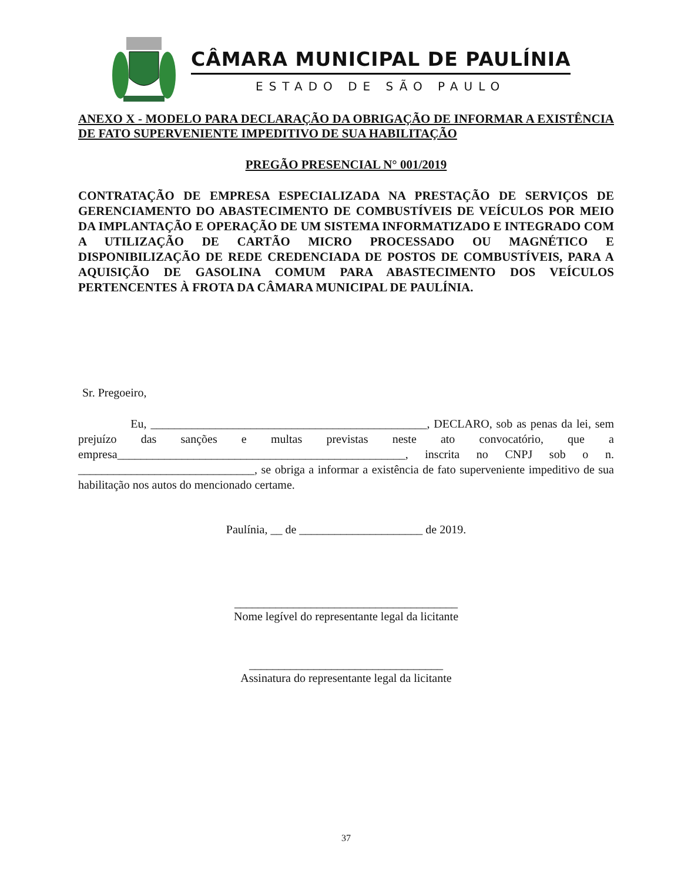CÂMARA MUNICIPAL DE PAULÍNIA
ESTADO DE SÃO PAULO
ANEXO X - MODELO PARA DECLARAÇÃO DA OBRIGAÇÃO DE INFORMAR A EXISTÊNCIA DE FATO SUPERVENIENTE IMPEDITIVO DE SUA HABILITAÇÃO
PREGÃO PRESENCIAL N° 001/2019
CONTRATAÇÃO DE EMPRESA ESPECIALIZADA NA PRESTAÇÃO DE SERVIÇOS DE GERENCIAMENTO DO ABASTECIMENTO DE COMBUSTÍVEIS DE VEÍCULOS POR MEIO DA IMPLANTAÇÃO E OPERAÇÃO DE UM SISTEMA INFORMATIZADO E INTEGRADO COM A UTILIZAÇÃO DE CARTÃO MICRO PROCESSADO OU MAGNÉTICO E DISPONIBILIZAÇÃO DE REDE CREDENCIADA DE POSTOS DE COMBUSTÍVEIS, PARA A AQUISIÇÃO DE GASOLINA COMUM PARA ABASTECIMENTO DOS VEÍCULOS PERTENCENTES À FROTA DA CÂMARA MUNICIPAL DE PAULÍNIA.
Sr. Pregoeiro,
Eu, _______________________________________________, DECLARO, sob as penas da lei, sem prejuízo das sanções e multas previstas neste ato convocatório, que a empresa_________________________________________________, inscrita no CNPJ sob o n. ______________________________, se obriga a informar a existência de fato superveniente impeditivo de sua habilitação nos autos do mencionado certame.
Paulínia, __ de _____________________ de 2019.
______________________________________
Nome legível do representante legal da licitante
_________________________________
Assinatura do representante legal da licitante
37